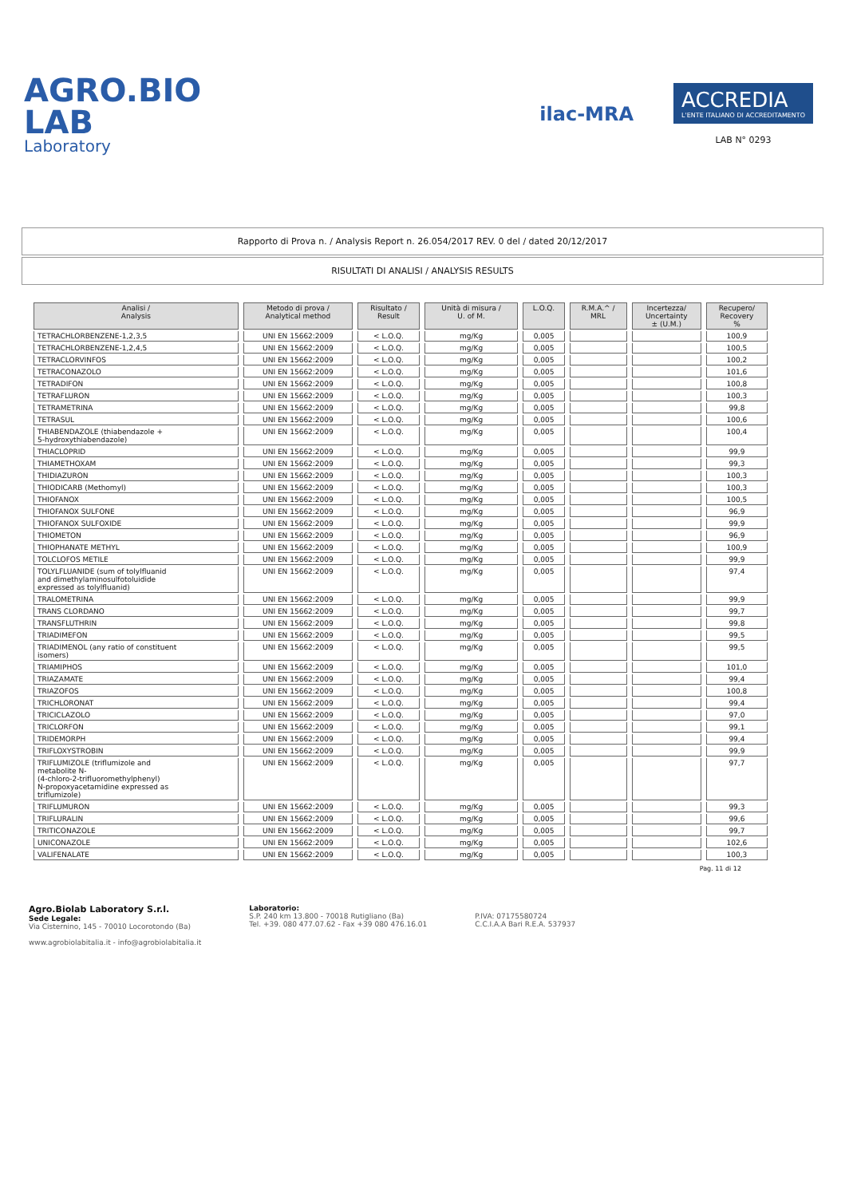AGRO.BIO
LAB
Laboratory
ilac-MRA
ACCREDIA
L'ENTE ITALIANO DI ACCREDITAMENTO
LAB N° 0293
Rapporto di Prova n. / Analysis Report n. 26.054/2017 REV. 0 del / dated 20/12/2017
RISULTATI DI ANALISI / ANALYSIS RESULTS
| Analisi / Analysis | Metodo di prova / Analytical method | Risultato / Result | Unità di misura / U. of M. | L.O.Q. | R.M.A.^ / MRL | Incertezza/ Uncertainty ± (U.M.) | Recupero/ Recovery % |
| --- | --- | --- | --- | --- | --- | --- | --- |
| TETRACHLORBENZENE-1,2,3,5 | UNI EN 15662:2009 | < L.O.Q. | mg/Kg | 0,005 | | | 100,9 |
| TETRACHLORBENZENE-1,2,4,5 | UNI EN 15662:2009 | < L.O.Q. | mg/Kg | 0,005 | | | 100,5 |
| TETRACLORVINFOS | UNI EN 15662:2009 | < L.O.Q. | mg/Kg | 0,005 | | | 100,2 |
| TETRACONAZOLO | UNI EN 15662:2009 | < L.O.Q. | mg/Kg | 0,005 | | | 101,6 |
| TETRADIFON | UNI EN 15662:2009 | < L.O.Q. | mg/Kg | 0,005 | | | 100,8 |
| TETRAFLURON | UNI EN 15662:2009 | < L.O.Q. | mg/Kg | 0,005 | | | 100,3 |
| TETRAMETRINA | UNI EN 15662:2009 | < L.O.Q. | mg/Kg | 0,005 | | | 99,8 |
| TETRASUL | UNI EN 15662:2009 | < L.O.Q. | mg/Kg | 0,005 | | | 100,6 |
| THIABENDAZOLE (thiabendazole + 5-hydroxythiabendazole) | UNI EN 15662:2009 | < L.O.Q. | mg/Kg | 0,005 | | | 100,4 |
| THIACLOPRID | UNI EN 15662:2009 | < L.O.Q. | mg/Kg | 0,005 | | | 99,9 |
| THIAMETHOXAM | UNI EN 15662:2009 | < L.O.Q. | mg/Kg | 0,005 | | | 99,3 |
| THIDIAZURON | UNI EN 15662:2009 | < L.O.Q. | mg/Kg | 0,005 | | | 100,3 |
| THIODICARB (Methomyl) | UNI EN 15662:2009 | < L.O.Q. | mg/Kg | 0,005 | | | 100,3 |
| THIOFANOX | UNI EN 15662:2009 | < L.O.Q. | mg/Kg | 0,005 | | | 100,5 |
| THIOFANOX SULFONE | UNI EN 15662:2009 | < L.O.Q. | mg/Kg | 0,005 | | | 96,9 |
| THIOFANOX SULFOXIDE | UNI EN 15662:2009 | < L.O.Q. | mg/Kg | 0,005 | | | 99,9 |
| THIOMETON | UNI EN 15662:2009 | < L.O.Q. | mg/Kg | 0,005 | | | 96,9 |
| THIOPHANATE METHYL | UNI EN 15662:2009 | < L.O.Q. | mg/Kg | 0,005 | | | 100,9 |
| TOLCLOFOS METILE | UNI EN 15662:2009 | < L.O.Q. | mg/Kg | 0,005 | | | 99,9 |
| TOLYLFLUANIDE (sum of tolylfluanid and dimethylaminosulfotoluidide expressed as tolylfluanid) | UNI EN 15662:2009 | < L.O.Q. | mg/Kg | 0,005 | | | 97,4 |
| TRALOMETRINA | UNI EN 15662:2009 | < L.O.Q. | mg/Kg | 0,005 | | | 99,9 |
| TRANS CLORDANO | UNI EN 15662:2009 | < L.O.Q. | mg/Kg | 0,005 | | | 99,7 |
| TRANSFLUTHRIN | UNI EN 15662:2009 | < L.O.Q. | mg/Kg | 0,005 | | | 99,8 |
| TRIADIMEFON | UNI EN 15662:2009 | < L.O.Q. | mg/Kg | 0,005 | | | 99,5 |
| TRIADIMENOL (any ratio of constituent isomers) | UNI EN 15662:2009 | < L.O.Q. | mg/Kg | 0,005 | | | 99,5 |
| TRIAMIPHOS | UNI EN 15662:2009 | < L.O.Q. | mg/Kg | 0,005 | | | 101,0 |
| TRIAZAMATE | UNI EN 15662:2009 | < L.O.Q. | mg/Kg | 0,005 | | | 99,4 |
| TRIAZOFOS | UNI EN 15662:2009 | < L.O.Q. | mg/Kg | 0,005 | | | 100,8 |
| TRICHLORONAT | UNI EN 15662:2009 | < L.O.Q. | mg/Kg | 0,005 | | | 99,4 |
| TRICICLAZOLO | UNI EN 15662:2009 | < L.O.Q. | mg/Kg | 0,005 | | | 97,0 |
| TRICLORFON | UNI EN 15662:2009 | < L.O.Q. | mg/Kg | 0,005 | | | 99,1 |
| TRIDEMORPH | UNI EN 15662:2009 | < L.O.Q. | mg/Kg | 0,005 | | | 99,4 |
| TRIFLOXYSTROBIN | UNI EN 15662:2009 | < L.O.Q. | mg/Kg | 0,005 | | | 99,9 |
| TRIFLUMIZOLE (triflumizole and metabolite N- (4-chloro-2-trifluoromethylphenyl) N-propoxyacetamidine expressed as triflumizole) | UNI EN 15662:2009 | < L.O.Q. | mg/Kg | 0,005 | | | 97,7 |
| TRIFLUMURON | UNI EN 15662:2009 | < L.O.Q. | mg/Kg | 0,005 | | | 99,3 |
| TRIFLURALIN | UNI EN 15662:2009 | < L.O.Q. | mg/Kg | 0,005 | | | 99,6 |
| TRITICONAZOLE | UNI EN 15662:2009 | < L.O.Q. | mg/Kg | 0,005 | | | 99,7 |
| UNICONAZOLE | UNI EN 15662:2009 | < L.O.Q. | mg/Kg | 0,005 | | | 102,6 |
| VALIFENALATE | UNI EN 15662:2009 | < L.O.Q. | mg/Kg | 0,005 | | | 100,3 |
Pag. 11 di 12
Agro.Biolab Laboratory S.r.l.
Sede Legale:
Via Cisternino, 145 - 70010 Locorotondo (Ba)
www.agrobiolabitalia.it - info@agrobiolabitalia.it
Laboratorio:
S.P. 240 km 13.800 - 70018 Rutigliano (Ba)
Tel. +39. 080 477.07.62 - Fax +39 080 476.16.01
P.IVA: 07175580724
C.C.I.A.A Bari R.E.A. 537937